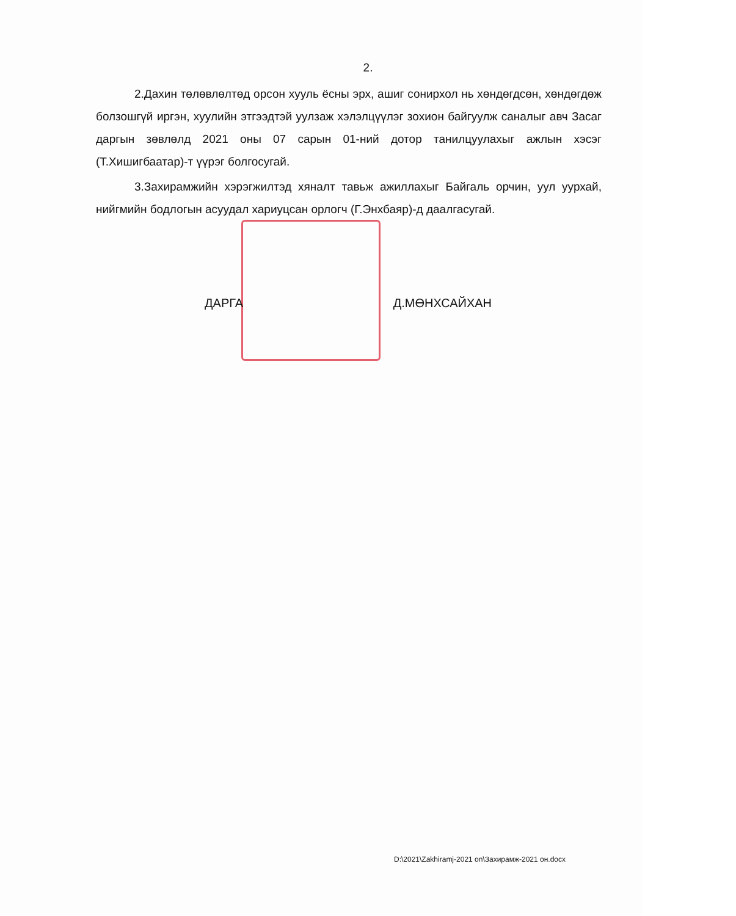2.
2.Дахин төлөвлөлтөд орсон хууль ёсны эрх, ашиг сонирхол нь хөндөгдсөн, хөндөгдөж болзошгүй иргэн, хуулийн этгээдтэй уулзаж хэлэлцүүлэг зохион байгуулж саналыг авч Засаг даргын зөвлөлд 2021 оны 07 сарын 01-ний дотор танилцуулахыг ажлын хэсэг (Т.Хишигбаатар)-т үүрэг болгосугай.
3.Захирамжийн хэрэгжилтэд хяналт тавьж ажиллахыг Байгаль орчин, уул уурхай, нийгмийн бодлогын асуудал хариуцсан орлогч (Г.Энхбаяр)-д даалгасугай.
ДАРГА Д.МӨНХСАЙХАН
D:\2021\Zakhiramj-2021 on\Захирамж-2021 он.docx